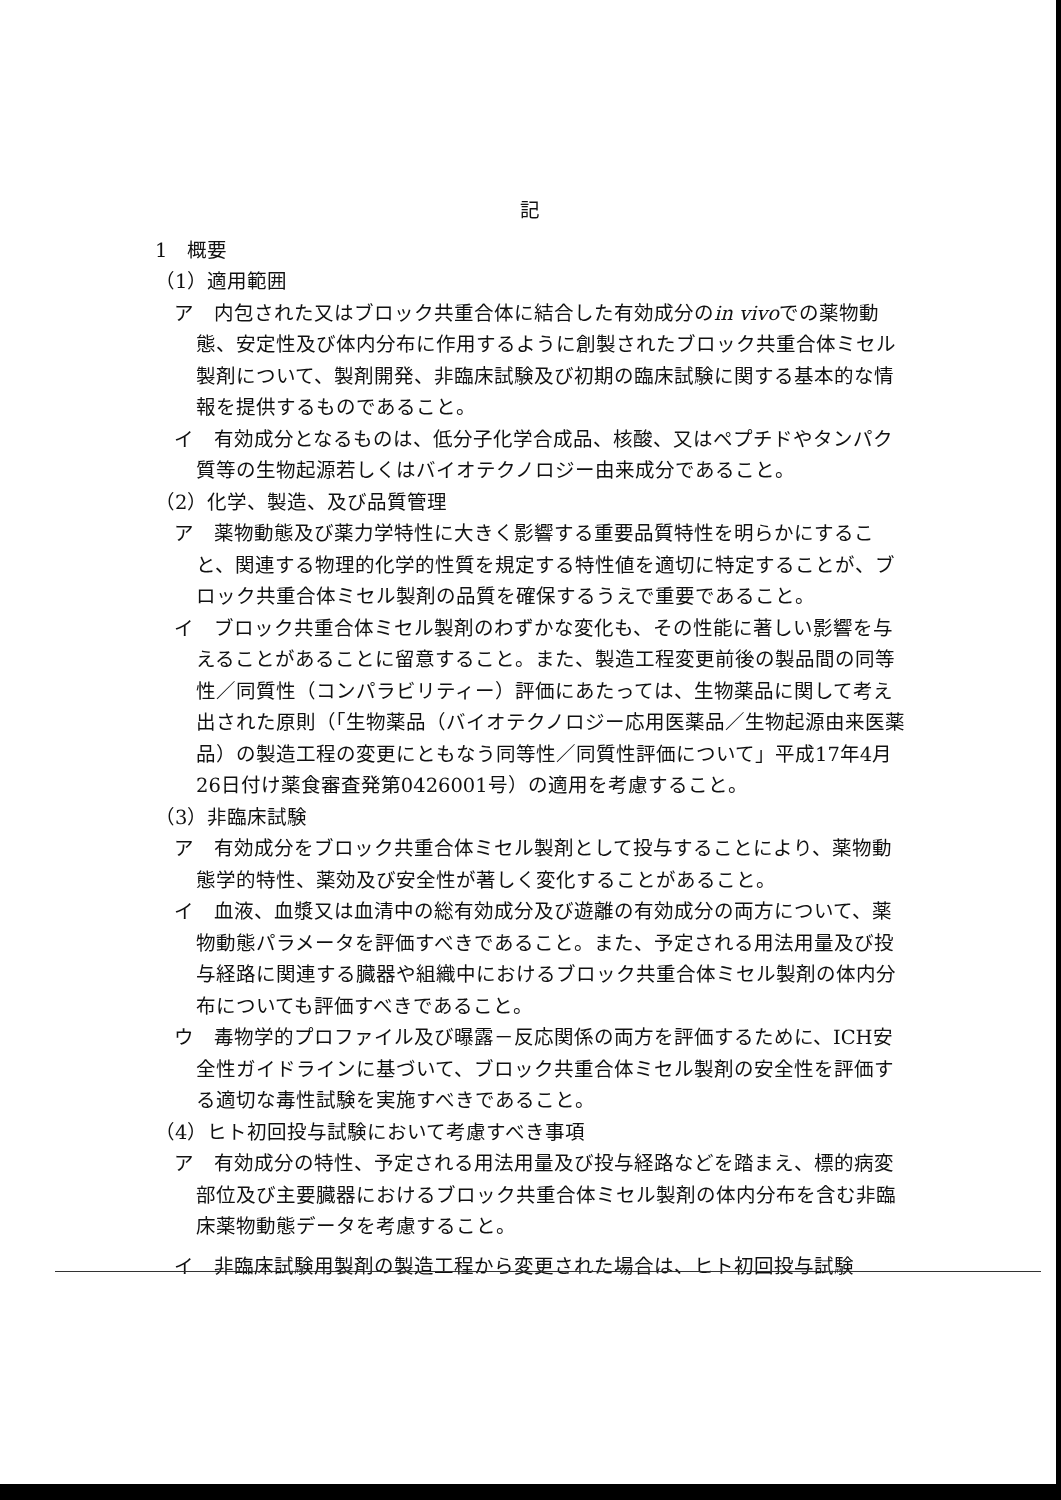記
1　概要
（1）適用範囲
ア　内包された又はブロック共重合体に結合した有効成分のin vivoでの薬物動態、安定性及び体内分布に作用するように創製されたブロック共重合体ミセル製剤について、製剤開発、非臨床試験及び初期の臨床試験に関する基本的な情報を提供するものであること。
イ　有効成分となるものは、低分子化学合成品、核酸、又はペプチドやタンパク質等の生物起源若しくはバイオテクノロジー由来成分であること。
（2）化学、製造、及び品質管理
ア　薬物動態及び薬力学特性に大きく影響する重要品質特性を明らかにすること、関連する物理的化学的性質を規定する特性値を適切に特定することが、ブロック共重合体ミセル製剤の品質を確保するうえで重要であること。
イ　ブロック共重合体ミセル製剤のわずかな変化も、その性能に著しい影響を与えることがあることに留意すること。また、製造工程変更前後の製品間の同等性／同質性（コンパラビリティー）評価にあたっては、生物薬品に関して考え出された原則（「生物薬品（バイオテクノロジー応用医薬品／生物起源由来医薬品）の製造工程の変更にともなう同等性／同質性評価について」平成17年4月26日付け薬食審査発第0426001号）の適用を考慮すること。
（3）非臨床試験
ア　有効成分をブロック共重合体ミセル製剤として投与することにより、薬物動態学的特性、薬効及び安全性が著しく変化することがあること。
イ　血液、血漿又は血清中の総有効成分及び遊離の有効成分の両方について、薬物動態パラメータを評価すべきであること。また、予定される用法用量及び投与経路に関連する臓器や組織中におけるブロック共重合体ミセル製剤の体内分布についても評価すべきであること。
ウ　毒物学的プロファイル及び曝露－反応関係の両方を評価するために、ICH安全性ガイドラインに基づいて、ブロック共重合体ミセル製剤の安全性を評価する適切な毒性試験を実施すべきであること。
（4）ヒト初回投与試験において考慮すべき事項
ア　有効成分の特性、予定される用法用量及び投与経路などを踏まえ、標的病変部位及び主要臓器におけるブロック共重合体ミセル製剤の体内分布を含む非臨床薬物動態データを考慮すること。
イ　非臨床試験用製剤の製造工程から変更された場合は、ヒト初回投与試験